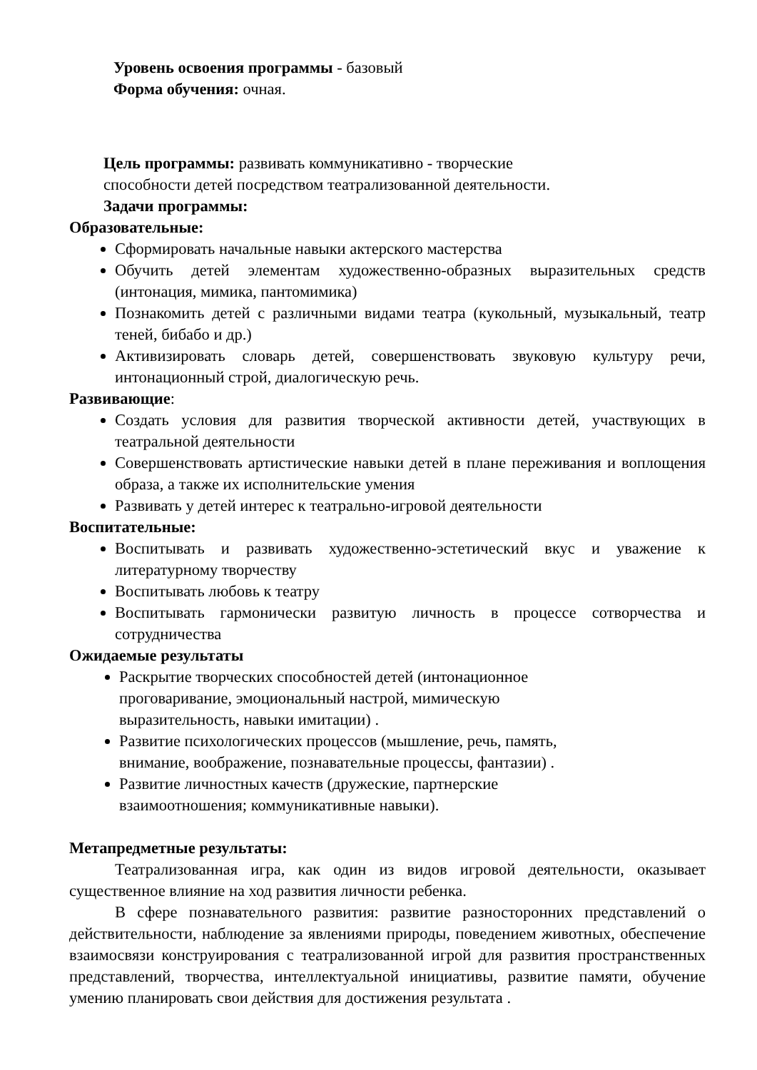Уровень освоения программы - базовый
Форма обучения: очная.
Цель программы: развивать коммуникативно - творческие
способности детей посредством театрализованной деятельности.
Задачи программы:
Образовательные:
Сформировать начальные навыки актерского мастерства
Обучить детей элементам художественно-образных выразительных средств (интонация, мимика, пантомимика)
Познакомить детей с различными видами театра (кукольный, музыкальный, театр теней, бибабо и др.)
Активизировать словарь детей, совершенствовать звуковую культуру речи, интонационный строй, диалогическую речь.
Развивающие:
Создать условия для развития творческой активности детей, участвующих в театральной деятельности
Совершенствовать артистические навыки детей в плане переживания и воплощения образа, а также их исполнительские умения
Развивать у детей интерес к театрально-игровой деятельности
Воспитательные:
Воспитывать и развивать художественно-эстетический вкус и уважение к литературному творчеству
Воспитывать любовь к театру
Воспитывать гармонически развитую личность в процессе сотворчества и сотрудничества
Ожидаемые результаты
Раскрытие творческих способностей детей (интонационное проговаривание, эмоциональный настрой, мимическую выразительность, навыки имитации) .
Развитие психологических процессов (мышление, речь, память, внимание, воображение, познавательные процессы, фантазии) .
Развитие личностных качеств (дружеские, партнерские взаимоотношения; коммуникативные навыки).
Метапредметные результаты:
Театрализованная игра, как один из видов игровой деятельности, оказывает существенное влияние на ход развития личности ребенка.
В сфере познавательного развития: развитие разносторонних представлений о действительности, наблюдение за явлениями природы, поведением животных, обеспечение взаимосвязи конструирования с театрализованной игрой для развития пространственных представлений, творчества, интеллектуальной инициативы, развитие памяти, обучение умению планировать свои действия для достижения результата .